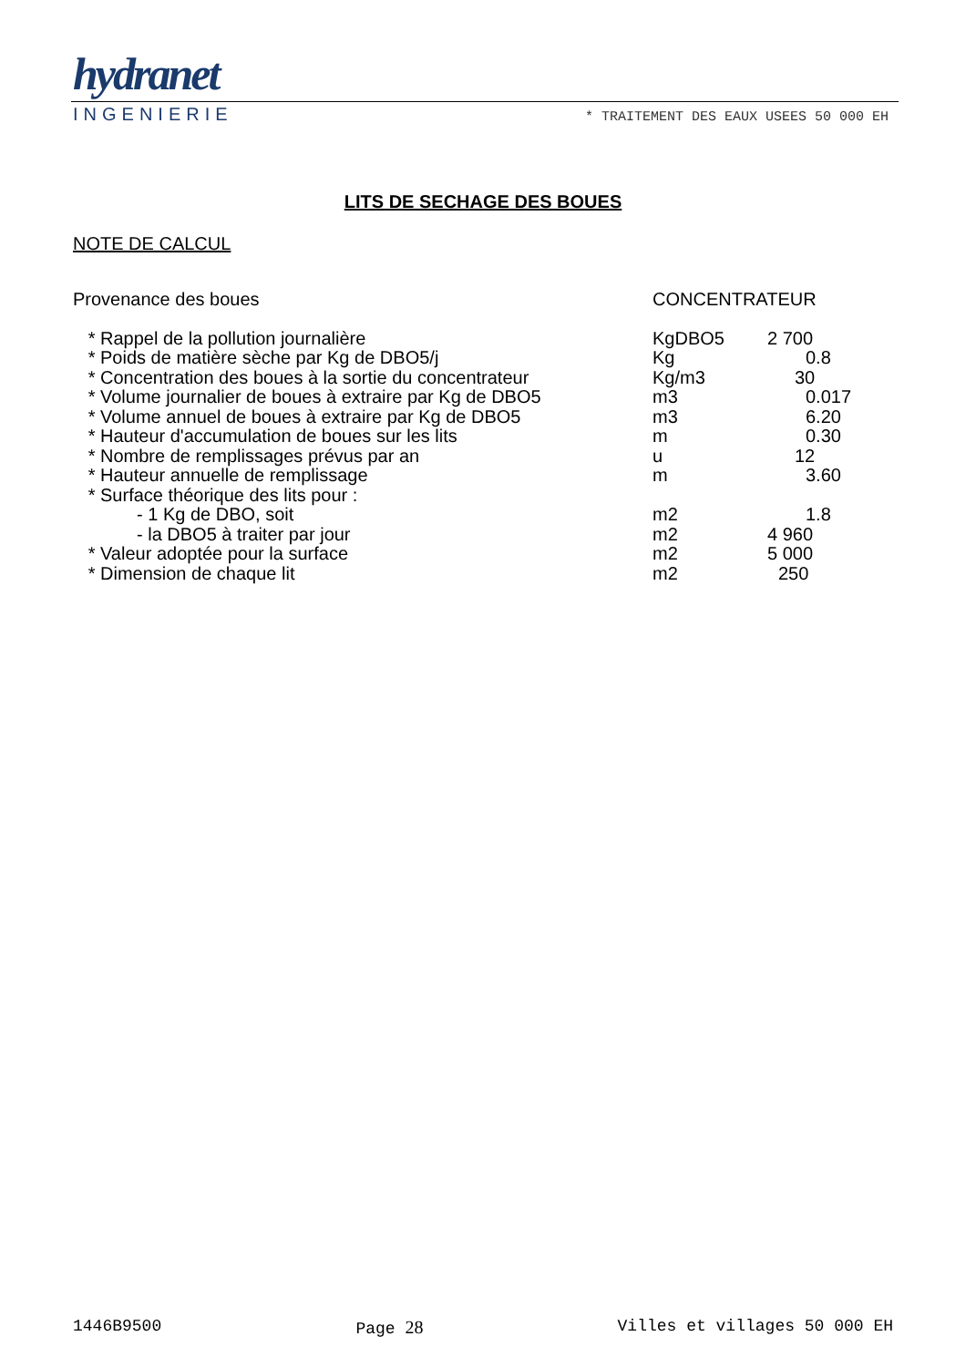hydranet
INGENIERIE * TRAITEMENT DES EAUX USEES 50 000 EH
LITS DE SECHAGE DES BOUES
NOTE DE CALCUL
| Provenance des boues | CONCENTRATEUR | |
| * Rappel de la pollution journalière | KgDBO5 | 2 700 |
| * Poids de matière sèche par Kg de DBO5/j | Kg | 0.8 |
| * Concentration des boues à la sortie du concentrateur | Kg/m3 | 30 |
| * Volume journalier de boues à extraire par Kg de DBO5 | m3 | 0.017 |
| * Volume annuel de boues à extraire par Kg de DBO5 | m3 | 6.20 |
| * Hauteur d'accumulation de boues sur les lits | m | 0.30 |
| * Nombre de remplissages prévus par an | u | 12 |
| * Hauteur annuelle de remplissage | m | 3.60 |
| * Surface théorique des lits pour : | | |
| - 1 Kg de DBO, soit | m2 | 1.8 |
| - la DBO5 à traiter par jour | m2 | 4 960 |
| * Valeur adoptée pour la surface | m2 | 5 000 |
| * Dimension de chaque lit | m2 | 250 |
1446B9500 Page 28 Villes et villages 50 000 EH